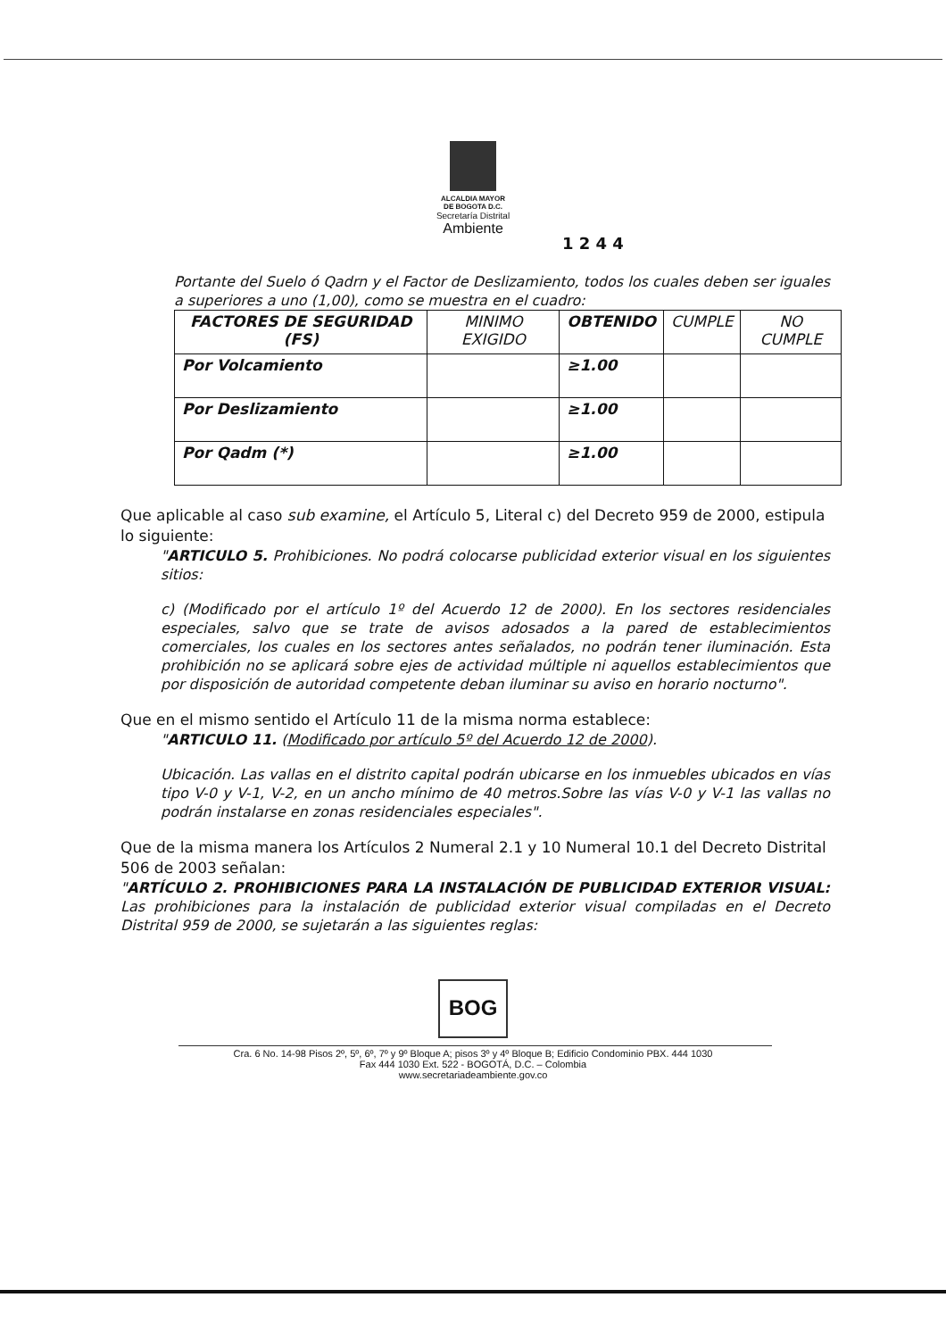ALCALDIA MAYOR
DE BOGOTA D.C.
Secretaría Distrital
Ambiente
1 2 4 4
Portante del Suelo ó Qadrn y el Factor de Deslizamiento, todos los cuales deben ser iguales a superiores a uno (1,00), como se muestra en el cuadro:
| FACTORES DE SEGURIDAD (FS) | MINIMO EXIGIDO | OBTENIDO | CUMPLE | NO CUMPLE |
| --- | --- | --- | --- | --- |
| Por Volcamiento | | ≥1.00 | | |
| Por Deslizamiento | | ≥1.00 | | |
| Por Qadm (*) | | ≥1.00 | | |
Que aplicable al caso sub examine, el Artículo 5, Literal c) del Decreto 959 de 2000, estipula lo siguiente:
"ARTICULO 5. Prohibiciones. No podrá colocarse publicidad exterior visual en los siguientes sitios:
c) (Modificado por el artículo 1º del Acuerdo 12 de 2000). En los sectores residenciales especiales, salvo que se trate de avisos adosados a la pared de establecimientos comerciales, los cuales en los sectores antes señalados, no podrán tener iluminación. Esta prohibición no se aplicará sobre ejes de actividad múltiple ni aquellos establecimientos que por disposición de autoridad competente deban iluminar su aviso en horario nocturno".
Que en el mismo sentido el Artículo 11 de la misma norma establece:
"ARTICULO 11. (Modificado por artículo 5º del Acuerdo 12 de 2000).
Ubicación. Las vallas en el distrito capital podrán ubicarse en los inmuebles ubicados en vías tipo V-0 y V-1, V-2, en un ancho mínimo de 40 metros.Sobre las vías V-0 y V-1 las vallas no podrán instalarse en zonas residenciales especiales".
Que de la misma manera los Artículos 2 Numeral 2.1 y 10 Numeral 10.1 del Decreto Distrital 506 de 2003 señalan:
"ARTÍCULO 2. PROHIBICIONES PARA LA INSTALACIÓN DE PUBLICIDAD EXTERIOR VISUAL: Las prohibiciones para la instalación de publicidad exterior visual compiladas en el Decreto Distrital 959 de 2000, se sujetarán a las siguientes reglas:
BOG
Cra. 6 No. 14-98 Pisos 2º, 5º, 6º, 7º y 9º Bloque A; pisos 3º y 4º Bloque B; Edificio Condominio PBX. 444 1030
Fax 444 1030 Ext. 522 - BOGOTÁ, D.C. – Colombia
www.secretariadeambiente.gov.co